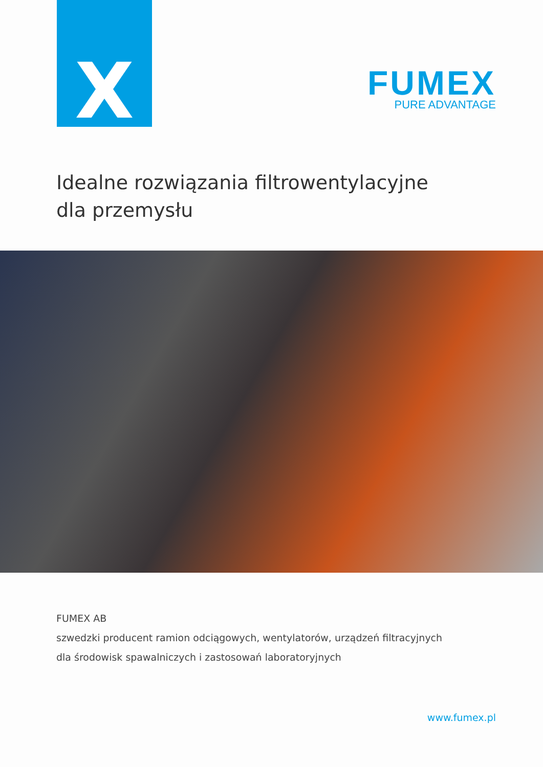X
FUMEX
PURE ADVANTAGE
Idealne rozwiązania filtrowentylacyjne
dla przemysłu
FUMEX AB
szwedzki producent ramion odciągowych, wentylatorów, urządzeń filtracyjnych
dla środowisk spawalniczych i zastosowań laboratoryjnych
www.fumex.pl